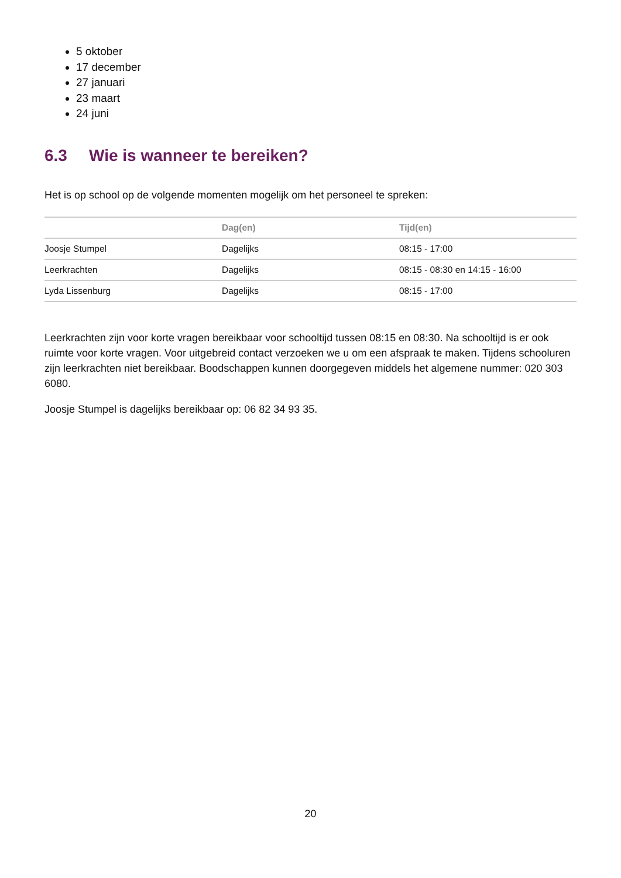5 oktober
17 december
27 januari
23 maart
24 juni
6.3 Wie is wanneer te bereiken?
Het is op school op de volgende momenten mogelijk om het personeel te spreken:
| | Dag(en) | Tijd(en) |
| --- | --- | --- |
| Joosje Stumpel | Dagelijks | 08:15 - 17:00 |
| Leerkrachten | Dagelijks | 08:15 - 08:30 en 14:15 - 16:00 |
| Lyda Lissenburg | Dagelijks | 08:15 - 17:00 |
Leerkrachten zijn voor korte vragen bereikbaar voor schooltijd tussen 08:15 en 08:30. Na schooltijd is er ook ruimte voor korte vragen. Voor uitgebreid contact verzoeken we u om een afspraak te maken. Tijdens schooluren zijn leerkrachten niet bereikbaar. Boodschappen kunnen doorgegeven middels het algemene nummer: 020 303 6080.
Joosje Stumpel is dagelijks bereikbaar op: 06 82 34 93 35.
20